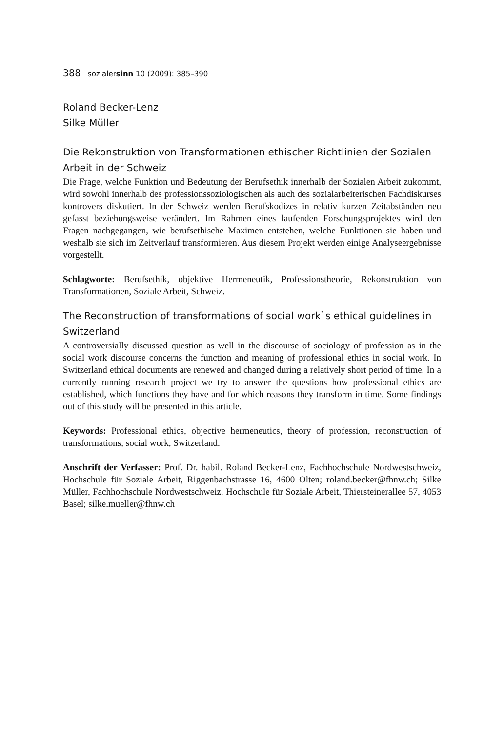388 sozialersinn 10 (2009): 385–390
Roland Becker-Lenz
Silke Müller
Die Rekonstruktion von Transformationen ethischer Richtlinien der Sozialen Arbeit in der Schweiz
Die Frage, welche Funktion und Bedeutung der Berufsethik innerhalb der Sozialen Arbeit zukommt, wird sowohl innerhalb des professionssoziologischen als auch des sozialarbeiterischen Fachdiskurses kontrovers diskutiert. In der Schweiz werden Berufskodizes in relativ kurzen Zeitabständen neu gefasst beziehungsweise verändert. Im Rahmen eines laufenden Forschungsprojektes wird den Fragen nachgegangen, wie berufsethische Maximen entstehen, welche Funktionen sie haben und weshalb sie sich im Zeitverlauf transformieren. Aus diesem Projekt werden einige Analyseergebnisse vorgestellt.
Schlagworte: Berufsethik, objektive Hermeneutik, Professionstheorie, Rekonstruktion von Transformationen, Soziale Arbeit, Schweiz.
The Reconstruction of transformations of social work`s ethical guidelines in Switzerland
A controversially discussed question as well in the discourse of sociology of profession as in the social work discourse concerns the function and meaning of professional ethics in social work. In Switzerland ethical documents are renewed and changed during a relatively short period of time. In a currently running research project we try to answer the questions how professional ethics are established, which functions they have and for which reasons they transform in time. Some findings out of this study will be presented in this article.
Keywords: Professional ethics, objective hermeneutics, theory of profession, reconstruction of transformations, social work, Switzerland.
Anschrift der Verfasser: Prof. Dr. habil. Roland Becker-Lenz, Fachhochschule Nordwestschweiz, Hochschule für Soziale Arbeit, Riggenbachstrasse 16, 4600 Olten; roland.becker@fhnw.ch; Silke Müller, Fachhochschule Nordwestschweiz, Hochschule für Soziale Arbeit, Thiersteinerallee 57, 4053 Basel; silke.mueller@fhnw.ch